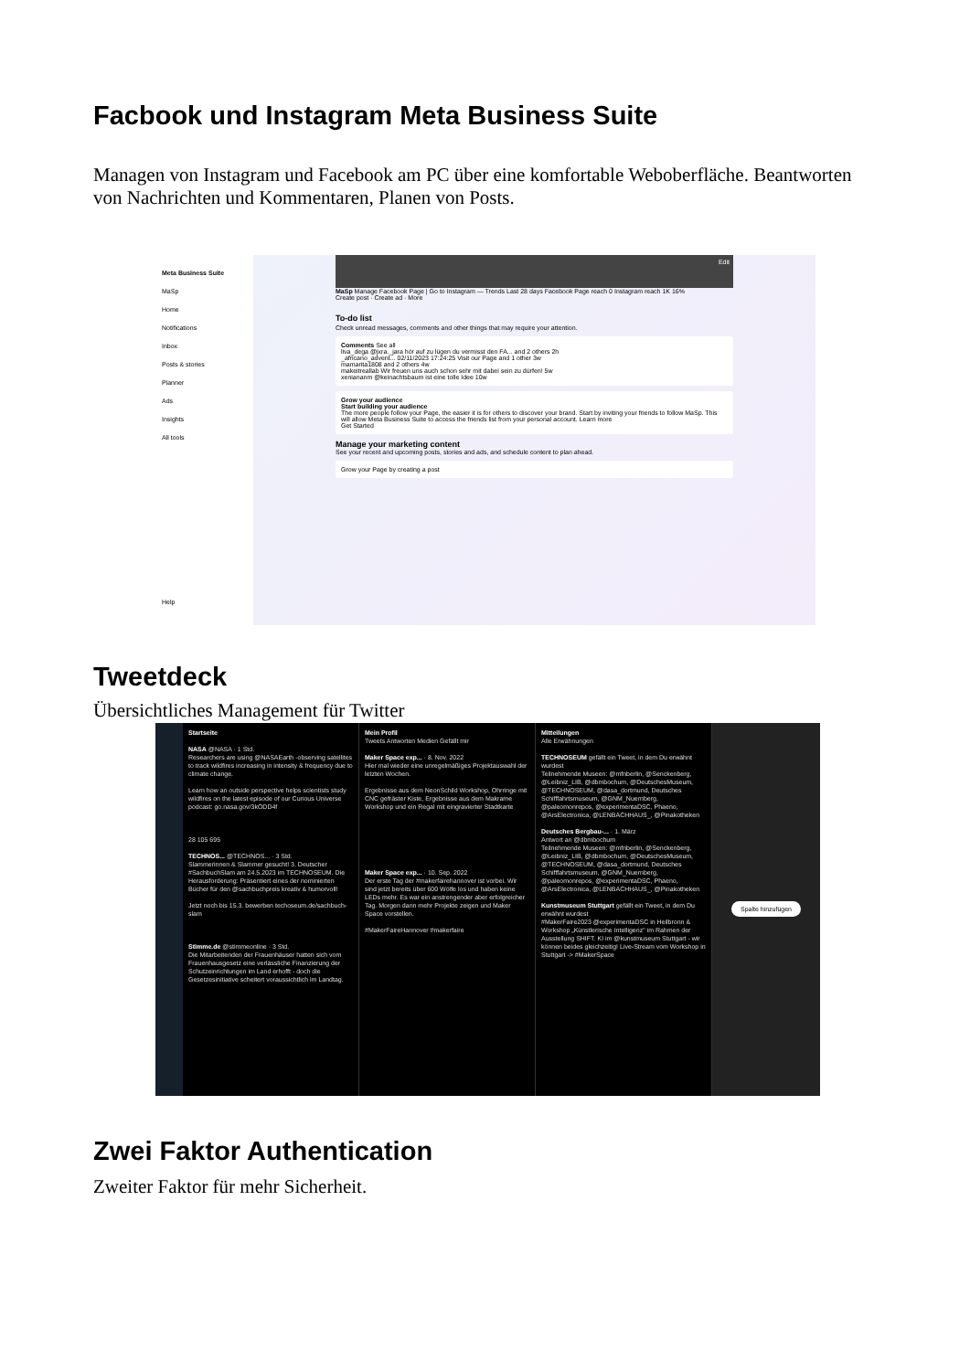Facbook und Instagram Meta Business Suite
Managen von Instagram und Facebook am PC über eine komfortable Weboberfläche. Beantworten von Nachrichten und Kommentaren, Planen von Posts.
Meta Business Suite
MaSp
Home
Notifications
Inbox
Posts & stories
Planner
Ads
Insights
All tools
Help
Edit
MaSp Manage Facebook Page | Go to Instagram — Trends Last 28 days Facebook Page reach 0 Instagram reach 1K 16%
Create post · Create ad · More
To-do list
Check unread messages, comments and other things that may require your attention.
Comments See all
liva_dega @jxra._jara hör auf zu lügen du vermisst den FA... and 2 others 2h
_africano_advent... 02/11/2023 17:24:25 Visit our Page and 1 other 3w
mamarita1808 and 2 others 4w
makeitreallab Wir freuen uns auch schon sehr mit dabei sein zu dürfen! 5w
xeniananm @keinachtsbaum ist eine tolle Idee 10w
Grow your audience
Start building your audience
The more people follow your Page, the easier it is for others to discover your brand. Start by inviting your friends to follow MaSp. This will allow Meta Business Suite to access the friends list from your personal account. Learn more
Get Started
Manage your marketing content
See your recent and upcoming posts, stories and ads, and schedule content to plan ahead.
Grow your Page by creating a post
Tweetdeck
Übersichtliches Management für Twitter
Startseite
NASA @NASA · 1 Std.
Researchers are using @NASAEarth -observing satellites to track wildfires increasing in intensity & frequency due to climate change.
Learn how an outside perspective helps scientists study wildfires on the latest episode of our Curious Universe podcast: go.nasa.gov/3kODD4f
28 105 695
TECHNOS... @TECHNOS... · 3 Std.
Slammerinnen & Slammer gesucht! 3. Deutscher #SachbuchSlam am 24.5.2023 im TECHNOSEUM. Die Herausforderung: Präsentiert eines der nominierten Bücher für den @sachbuchpreis kreativ & humorvoll!
Jetzt noch bis 15.3. bewerben techoseum.de/sachbuch-slam
Stimme.de @stimmeonline · 3 Std.
Die Mitarbeitenden der Frauenhäuser hatten sich vom Frauenhausgesetz eine verlässliche Finanzierung der Schutzeinrichtungen im Land erhofft - doch die Gesetzesinitiative scheitert voraussichtlich im Landtag.
Mein Profil
Tweets Antworten Medien Gefällt mir
Maker Space exp... · 8. Nov. 2022
Hier mal wieder eine unregelmäßiges Projektauswahl der letzten Wochen.
Ergebnisse aus dem NeonSchild Workshop, Ohrringe mit CNC gefräster Kiste, Ergebnisse aus dem Makrame Workshop und ein Regal mit eingravierter Stadtkarte
Maker Space exp... · 10. Sep. 2022
Der erste Tag der #makerfairehannover ist vorbei. Wir sind jetzt bereits über 600 Wölfe los und haben keine LEDs mehr. Es war ein anstrengender aber erfolgreicher Tag. Morgen dann mehr Projekte zeigen und Maker Space vorstellen.
#MakerFaireHannover #makerfaire
Mitteilungen
Alle Erwähnungen
TECHNOSEUM gefällt ein Tweet, in dem Du erwähnt wurdest
Teilnehmende Museen: @mfnberlin, @Senckenberg, @Leibniz_LIB, @dbmbochum, @DeutschesMuseum, @TECHNOSEUM, @dasa_dortmund, Deutsches Schifffahrtsmuseum, @GNM_Nuernberg, @paleomonrepos, @experimentaDSC, Phaeno, @ArsElectronica, @LENBACHHAUS_, @Pinakotheken
Deutsches Bergbau-... · 1. März
Antwort an @dbmbochum
Teilnehmende Museen: @mfnberlin, @Senckenberg, @Leibniz_LIB, @dbmbochum, @DeutschesMuseum, @TECHNOSEUM, @dasa_dortmund, Deutsches Schifffahrtsmuseum, @GNM_Nuernberg, @paleomonrepos, @experimentaDSC, Phaeno, @ArsElectronica, @LENBACHHAUS_, @Pinakotheken
Kunstmuseum Stuttgart gefällt ein Tweet, in dem Du erwähnt wurdest
#MakerFaire2023 @experimentaDSC in Heilbronn & Workshop „Künstlerische Intelligenz" im Rahmen der Ausstellung SHIFT. KI im @kunstmuseum Stuttgart - wir können beides gleichzeitig! Live-Stream vom Workshop in Stuttgart -> #MakerSpace
Spalte hinzufügen
Zwei Faktor Authentication
Zweiter Faktor für mehr Sicherheit.